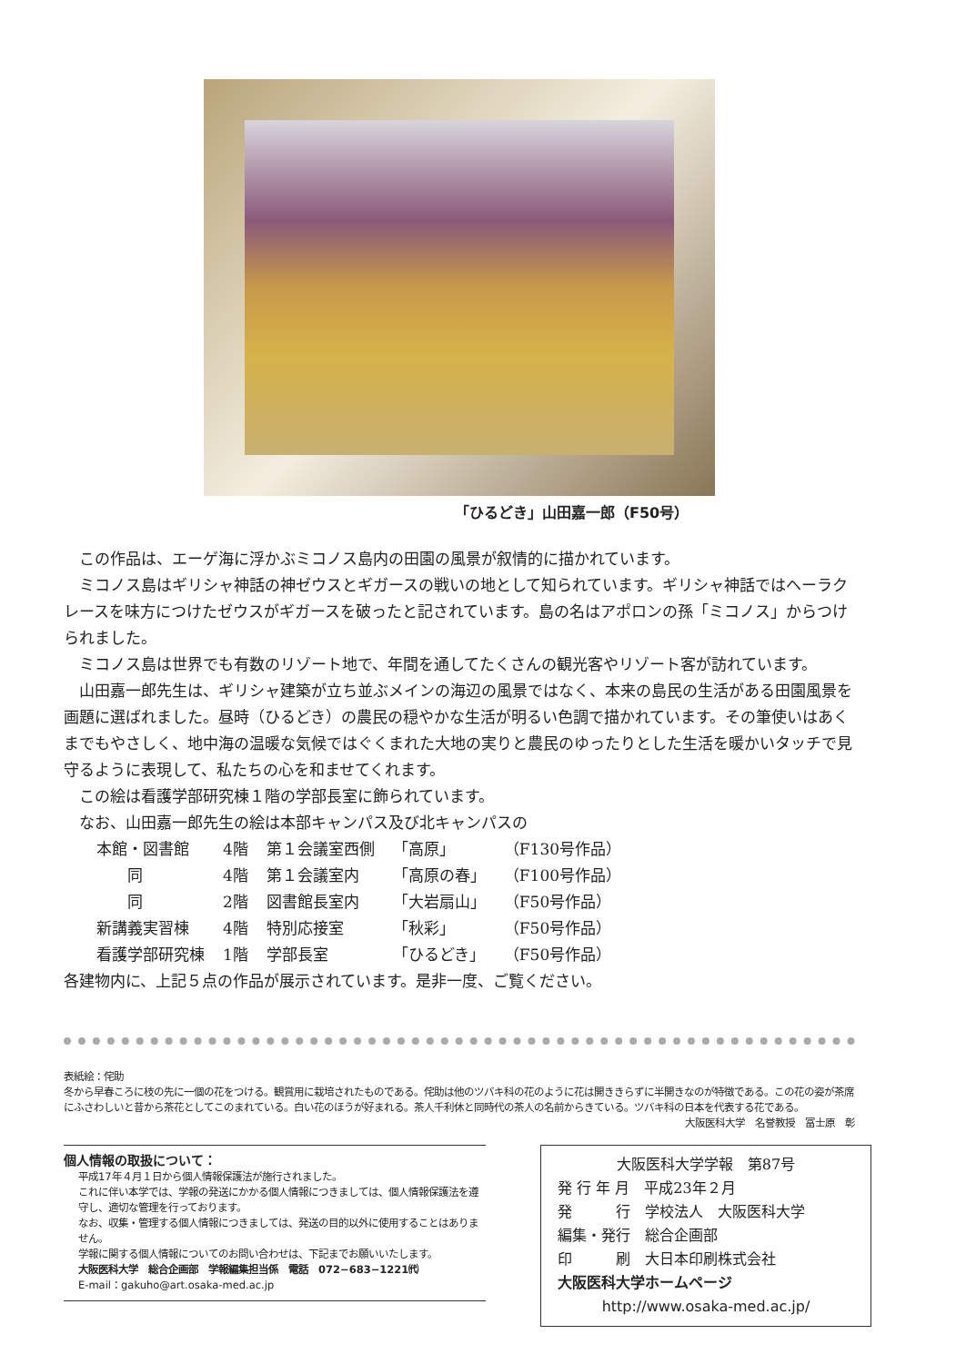「ひるどき」山田嘉一郎（F50号）
この作品は、エーゲ海に浮かぶミコノス島内の田園の風景が叙情的に描かれています。
ミコノス島はギリシャ神話の神ゼウスとギガースの戦いの地として知られています。ギリシャ神話ではヘーラクレースを味方につけたゼウスがギガースを破ったと記されています。島の名はアポロンの孫「ミコノス」からつけられました。
ミコノス島は世界でも有数のリゾート地で、年間を通してたくさんの観光客やリゾート客が訪れています。
山田嘉一郎先生は、ギリシャ建築が立ち並ぶメインの海辺の風景ではなく、本来の島民の生活がある田園風景を画題に選ばれました。昼時（ひるどき）の農民の穏やかな生活が明るい色調で描かれています。その筆使いはあくまでもやさしく、地中海の温暖な気候ではぐくまれた大地の実りと農民のゆったりとした生活を暖かいタッチで見守るように表現して、私たちの心を和ませてくれます。
この絵は看護学部研究棟１階の学部長室に飾られています。
なお、山田嘉一郎先生の絵は本部キャンパス及び北キャンパスの
| 本館・図書館 | 4階 | 第１会議室西側 | 「高原」 | （F130号作品） |
| 同 | 4階 | 第１会議室内 | 「高原の春」 | （F100号作品） |
| 同 | 2階 | 図書館長室内 | 「大岩扇山」 | （F50号作品） |
| 新講義実習棟 | 4階 | 特別応接室 | 「秋彩」 | （F50号作品） |
| 看護学部研究棟 | 1階 | 学部長室 | 「ひるどき」 | （F50号作品） |
各建物内に、上記５点の作品が展示されています。是非一度、ご覧ください。
表紙絵：侘助
冬から早春ころに枝の先に一個の花をつける。観賞用に栽培されたものである。侘助は他のツバキ科の花のように花は開ききらずに半開きなのが特徴である。この花の姿が茶席にふさわしいと昔から茶花としてこのまれている。白い花のほうが好まれる。茶人千利休と同時代の茶人の名前からきている。ツバキ科の日本を代表する花である。
大阪医科大学　名誉教授　冨士原　彰
個人情報の取扱について：
平成17年４月１日から個人情報保護法が施行されました。
これに伴い本学では、学報の発送にかかる個人情報につきましては、個人情報保護法を遵守し、適切な管理を行っております。
なお、収集・管理する個人情報につきましては、発送の目的以外に使用することはありません。
学報に関する個人情報についてのお問い合わせは、下記までお願いいたします。
大阪医科大学　総合企画部　学報編集担当係　電話　072−683−1221㈹
E-mail：gakuho@art.osaka-med.ac.jp
大阪医科大学学報　第87号
発 行 年 月　平成23年２月
発　　　行　学校法人　大阪医科大学
編集・発行　総合企画部
印　　　刷　大日本印刷株式会社
大阪医科大学ホームページ
http://www.osaka-med.ac.jp/